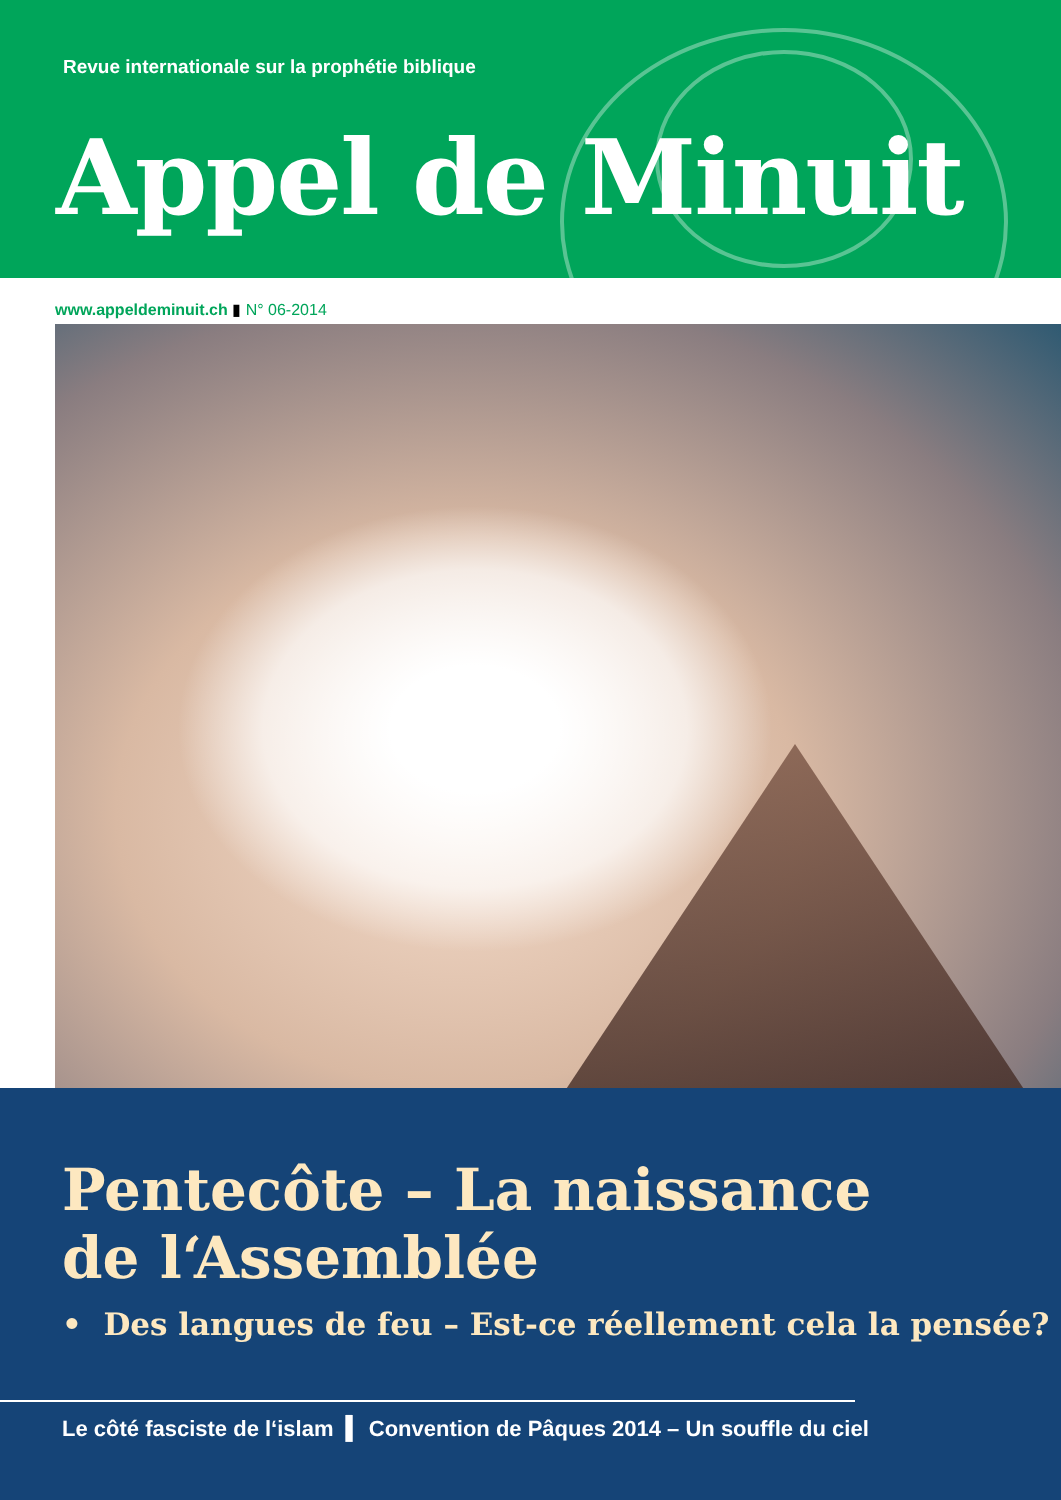Revue internationale sur la prophétie biblique
Appel de Minuit
www.appeldeminuit.ch ▮ N° 06-2014
Pentecôte – La naissance
de l‘Assemblée
• Des langues de feu – Est-ce réellement cela la pensée?
Le côté fasciste de l‘islam ▍ Convention de Pâques 2014 – Un souffle du ciel